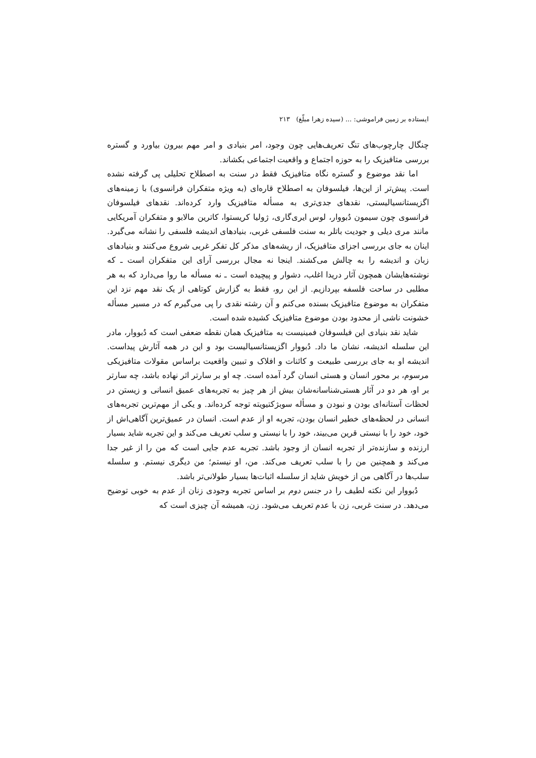ایستاده بر زمین فراموشی: ... (سیده زهرا مبلّغ) ۲۱۳
چنگال چارچوب‌های تنگ تعریف‌هایی چون وجود، امر بنیادی و امر مهم بیرون بیاورد و گستره بررسی متافیزیک را به حوزه اجتماع و واقعیت اجتماعی بکشاند.
اما نقد موضوع و گستره نگاه متافیزیک فقط در سنت به اصطلاح تحلیلی پی گرفته نشده است. پیش‌تر از این‌ها، فیلسوفان به اصطلاح قاره‌ای (به ویژه متفکران فرانسوی) با زمینه‌های اگزیستانسیالیستی، نقدهای جدی‌تری به مسأله متافیزیک وارد کرده‌اند. نقدهای فیلسوفان فرانسوی چون سیمون دُبووار، لوس ایری‌گاری، ژولیا کریستوا، کاترین مالابو و متفکران آمریکایی مانند مری دیلی و جودیت باتلر به سنت فلسفی غربی، بنیادهای اندیشه فلسفی را نشانه می‌گیرد. اینان به جای بررسی اجزای متافیزیک، از ریشه‌های مذکر کل تفکر غربی شروع می‌کنند و بنیادهای زبان و اندیشه را به چالش می‌کشند. اینجا نه مجال بررسی آرای این متفکران است ـ که نوشته‌هایشان همچون آثار دریدا اغلب، دشوار و پیچیده است ـ نه مسأله ما روا می‌دارد که به هر مطلبی در ساحت فلسفه بپردازیم. از این رو، فقط به گزارش کوتاهی از یک نقد مهم نزد این متفکران به موضوع متافیزیک بسنده می‌کنم و آن رشته نقدی را پی می‌گیرم که در مسیر مسأله خشونت ناشی از محدود بودن موضوع متافیزیک کشیده شده است.
شاید نقد بنیادی این فیلسوفان فمینیست به متافیزیک همان نقطه ضعفی است که دُبووار، مادر این سلسله اندیشه، نشان ما داد. دُبووار اگزیستانسیالیست بود و این در همه آثارش پیداست. اندیشه او به جای بررسی طبیعت و کائنات و افلاک و تبیین واقعیت براساس مقولات متافیزیکی مرسوم، بر محور انسان و هستی انسان گرد آمده است. چه او بر سارتر اثر نهاده باشد، چه سارتر بر او، هر دو در آثار هستی‌شناسانه‌شان بیش از هر چیز به تجربه‌های عمیق انسانی و زیستن در لحظات آستانه‌ای بودن و نبودن و مسأله سوبژکتیویته توجه کرده‌اند. و یکی از مهم‌ترین تجربه‌های انسانی در لحظه‌های خطیر انسان بودن، تجربه او از عدم است. انسان در عمیق‌ترین آگاهی‌اش از خود، خود را با نیستی قرین می‌بیند، خود را با نیستی و سلب تعریف می‌کند و این تجربه شاید بسیار ارزنده و سازنده‌تر از تجربه انسان از وجود باشد. تجربه عدم جایی است که من را از غیر جدا می‌کند و همچنین من را با سلب تعریف می‌کند. من، او نیستم؛ من دیگری نیستم. و سلسله سلب‌ها در آگاهی من از خویش شاید از سلسله اثبات‌ها بسیار طولانی‌تر باشد.
دُبووار این نکته لطیف را در جنس دوم بر اساس تجربه وجودی زنان از عدم به خوبی توضیح می‌دهد. در سنت غربی، زن با عدم تعریف می‌شود. زن، همیشه آن چیزی است که